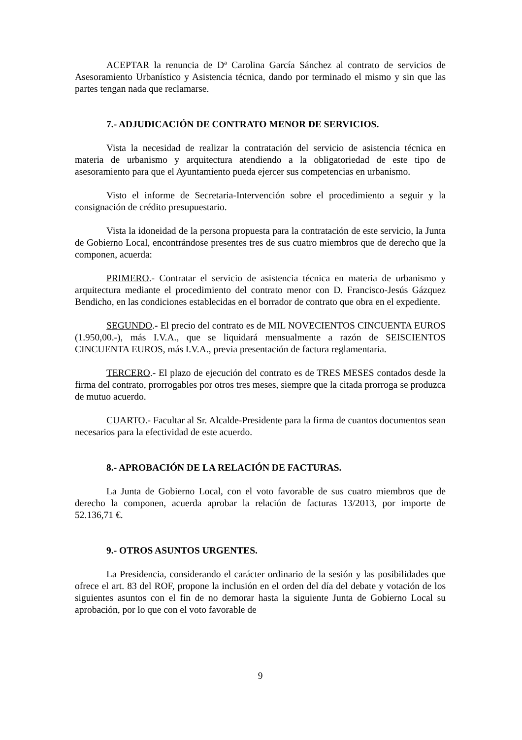ACEPTAR la renuncia de Dª Carolina García Sánchez al contrato de servicios de Asesoramiento Urbanístico y Asistencia técnica, dando por terminado el mismo y sin que las partes tengan nada que reclamarse.
7.- ADJUDICACIÓN DE CONTRATO MENOR DE SERVICIOS.
Vista la necesidad de realizar la contratación del servicio de asistencia técnica en materia de urbanismo y arquitectura atendiendo a la obligatoriedad de este tipo de asesoramiento para que el Ayuntamiento pueda ejercer sus competencias en urbanismo.
Visto el informe de Secretaria-Intervención sobre el procedimiento a seguir y la consignación de crédito presupuestario.
Vista la idoneidad de la persona propuesta para la contratación de este servicio, la Junta de Gobierno Local, encontrándose presentes tres de sus cuatro miembros que de derecho que la componen, acuerda:
PRIMERO.- Contratar el servicio de asistencia técnica en materia de urbanismo y arquitectura mediante el procedimiento del contrato menor con D. Francisco-Jesús Gázquez Bendicho, en las condiciones establecidas en el borrador de contrato que obra en el expediente.
SEGUNDO.- El precio del contrato es de MIL NOVECIENTOS CINCUENTA EUROS (1.950,00.-), más I.V.A., que se liquidará mensualmente a razón de SEISCIENTOS CINCUENTA EUROS, más I.V.A., previa presentación de factura reglamentaria.
TERCERO.- El plazo de ejecución del contrato es de TRES MESES contados desde la firma del contrato, prorrogables por otros tres meses, siempre que la citada prorroga se produzca de mutuo acuerdo.
CUARTO.- Facultar al Sr. Alcalde-Presidente para la firma de cuantos documentos sean necesarios para la efectividad de este acuerdo.
8.- APROBACIÓN DE LA RELACIÓN DE FACTURAS.
La Junta de Gobierno Local, con el voto favorable de sus cuatro miembros que de derecho la componen, acuerda aprobar la relación de facturas 13/2013, por importe de 52.136,71 €.
9.- OTROS ASUNTOS URGENTES.
La Presidencia, considerando el carácter ordinario de la sesión y las posibilidades que ofrece el art. 83 del ROF, propone la inclusión en el orden del día del debate y votación de los siguientes asuntos con el fin de no demorar hasta la siguiente Junta de Gobierno Local su aprobación, por lo que con el voto favorable de
9